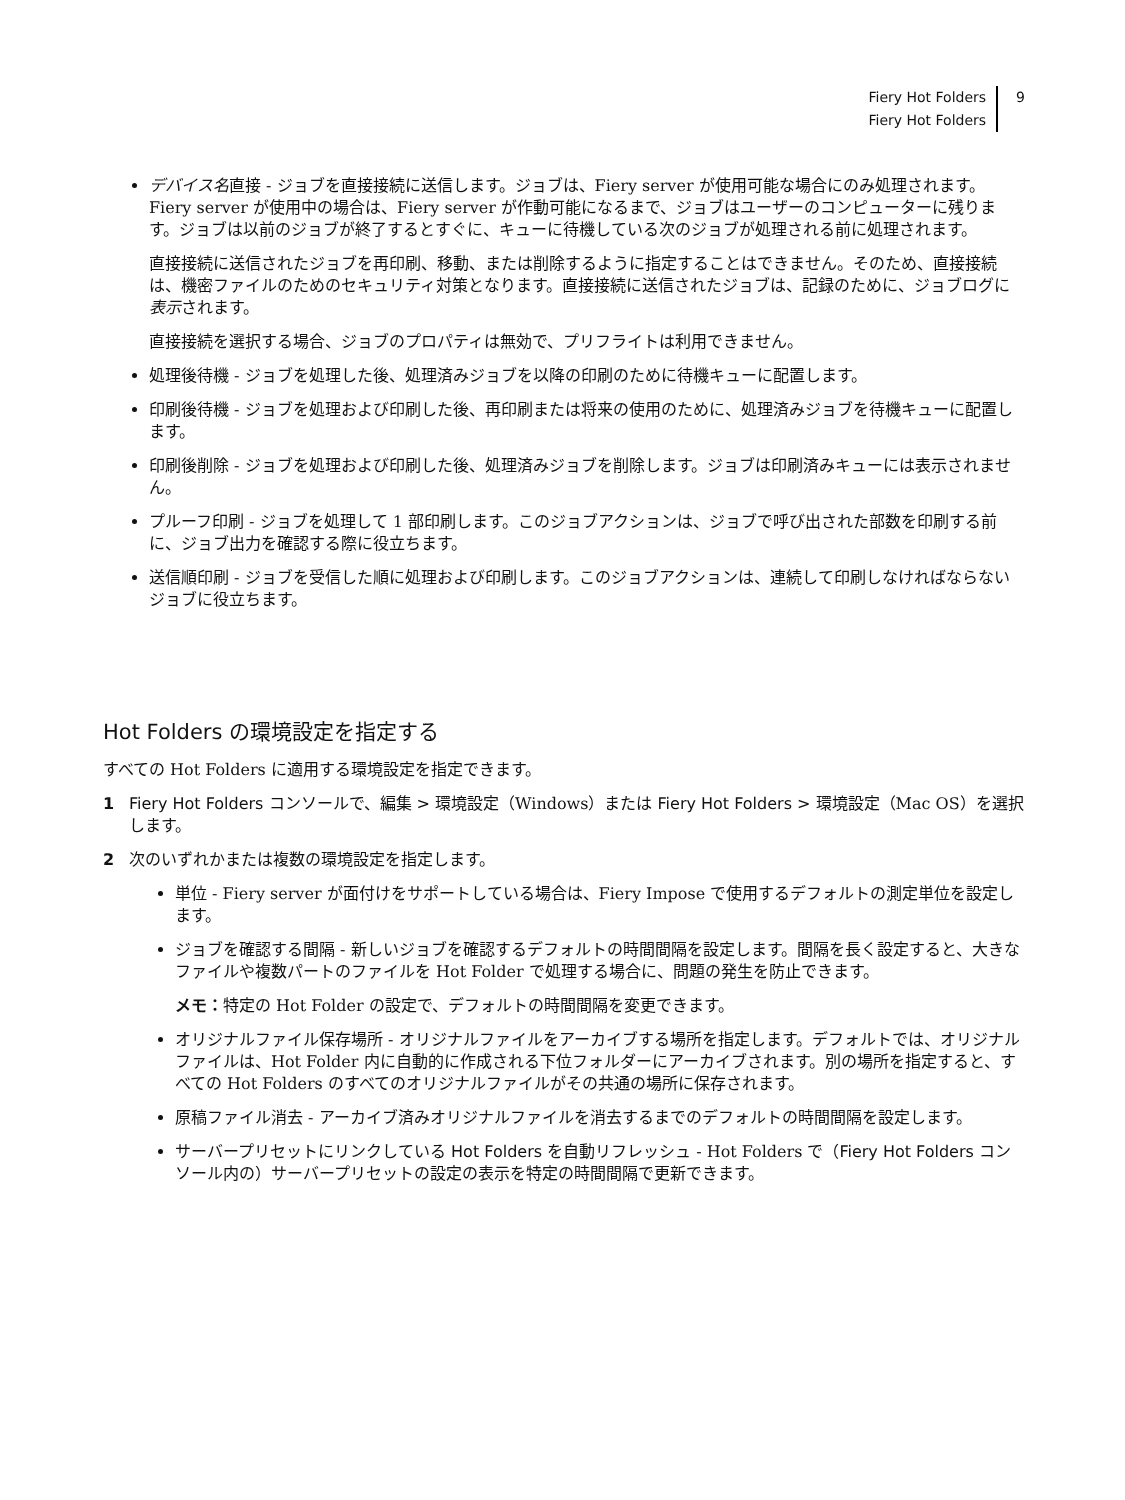Fiery Hot Folders
Fiery Hot Folders
9
デバイス名 直接 - ジョブを直接接続に送信します。ジョブは、Fiery server が使用可能な場合にのみ処理されます。Fiery server が使用中の場合は、Fiery server が作動可能になるまで、ジョブはユーザーのコンピューターに残ります。ジョブは以前のジョブが終了するとすぐに、キューに待機している次のジョブが処理される前に処理されます。
直接接続に送信されたジョブを再印刷、移動、または削除するように指定することはできません。そのため、直接接続は、機密ファイルのためのセキュリティ対策となります。直接接続に送信されたジョブは、記録のために、ジョブログに表示されます。
直接接続を選択する場合、ジョブのプロパティは無効で、プリフライトは利用できません。
処理後待機 - ジョブを処理した後、処理済みジョブを以降の印刷のために待機キューに配置します。
印刷後待機 - ジョブを処理および印刷した後、再印刷または将来の使用のために、処理済みジョブを待機キューに配置します。
印刷後削除 - ジョブを処理および印刷した後、処理済みジョブを削除します。ジョブは印刷済みキューには表示されません。
プルーフ印刷 - ジョブを処理して 1 部印刷します。このジョブアクションは、ジョブで呼び出された部数を印刷する前に、ジョブ出力を確認する際に役立ちます。
送信順印刷 - ジョブを受信した順に処理および印刷します。このジョブアクションは、連続して印刷しなければならないジョブに役立ちます。
Hot Folders の環境設定を指定する
すべての Hot Folders に適用する環境設定を指定できます。
1 Fiery Hot Folders コンソールで、編集 > 環境設定（Windows）または Fiery Hot Folders > 環境設定（Mac OS）を選択します。
2 次のいずれかまたは複数の環境設定を指定します。
単位 - Fiery server が面付けをサポートしている場合は、Fiery Impose で使用するデフォルトの測定単位を設定します。
ジョブを確認する間隔 - 新しいジョブを確認するデフォルトの時間間隔を設定します。間隔を長く設定すると、大きなファイルや複数パートのファイルを Hot Folder で処理する場合に、問題の発生を防止できます。
メモ：特定の Hot Folder の設定で、デフォルトの時間間隔を変更できます。
オリジナルファイル保存場所 - オリジナルファイルをアーカイブする場所を指定します。デフォルトでは、オリジナルファイルは、Hot Folder 内に自動的に作成される下位フォルダーにアーカイブされます。別の場所を指定すると、すべての Hot Folders のすべてのオリジナルファイルがその共通の場所に保存されます。
原稿ファイル消去 - アーカイブ済みオリジナルファイルを消去するまでのデフォルトの時間間隔を設定します。
サーバープリセットにリンクしている Hot Folders を自動リフレッシュ - Hot Folders で（Fiery Hot Folders コンソール内の）サーバープリセットの設定の表示を特定の時間間隔で更新できます。